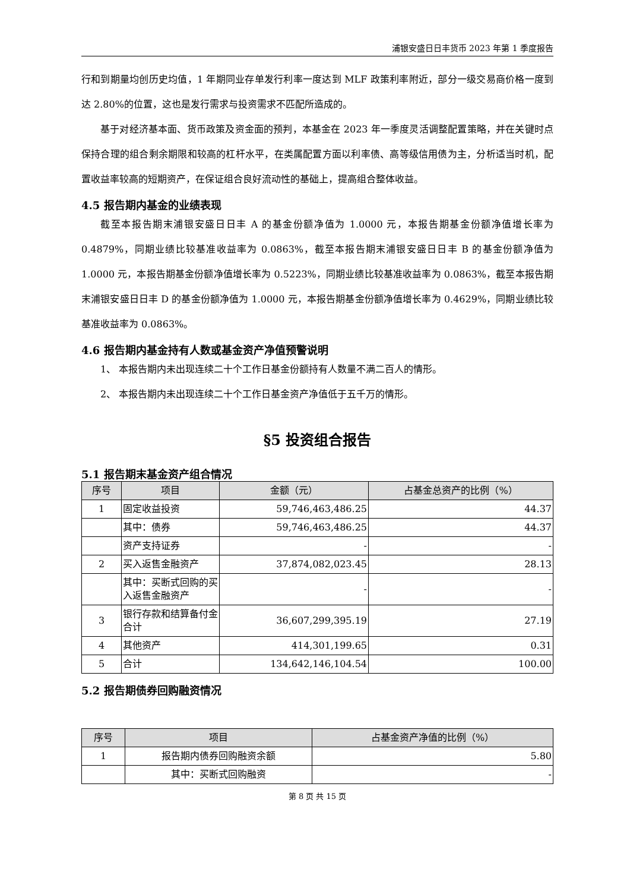浦银安盛日日丰货币 2023 年第 1 季度报告
行和到期量均创历史均值，1 年期同业存单发行利率一度达到 MLF 政策利率附近，部分一级交易商价格一度到达 2.80%的位置，这也是发行需求与投资需求不匹配所造成的。
基于对经济基本面、货币政策及资金面的预判，本基金在 2023 年一季度灵活调整配置策略，并在关键时点保持合理的组合剩余期限和较高的杠杆水平，在类属配置方面以利率债、高等级信用债为主，分析适当时机，配置收益率较高的短期资产，在保证组合良好流动性的基础上，提高组合整体收益。
4.5 报告期内基金的业绩表现
截至本报告期末浦银安盛日日丰 A 的基金份额净值为 1.0000 元，本报告期基金份额净值增长率为 0.4879%，同期业绩比较基准收益率为 0.0863%，截至本报告期末浦银安盛日日丰 B 的基金份额净值为 1.0000 元，本报告期基金份额净值增长率为 0.5223%，同期业绩比较基准收益率为 0.0863%，截至本报告期末浦银安盛日日丰 D 的基金份额净值为 1.0000 元，本报告期基金份额净值增长率为 0.4629%，同期业绩比较基准收益率为 0.0863%。
4.6 报告期内基金持有人数或基金资产净值预警说明
1、 本报告期内未出现连续二十个工作日基金份额持有人数量不满二百人的情形。
2、 本报告期内未出现连续二十个工作日基金资产净值低于五千万的情形。
§5 投资组合报告
5.1 报告期末基金资产组合情况
| 序号 | 项目 | 金额（元） | 占基金总资产的比例（%） |
| --- | --- | --- | --- |
| 1 | 固定收益投资 | 59,746,463,486.25 | 44.37 |
| | 其中：债券 | 59,746,463,486.25 | 44.37 |
| | 资产支持证券 | - | - |
| 2 | 买入返售金融资产 | 37,874,082,023.45 | 28.13 |
| | 其中：买断式回购的买入返售金融资产 | - | - |
| 3 | 银行存款和结算备付金合计 | 36,607,299,395.19 | 27.19 |
| 4 | 其他资产 | 414,301,199.65 | 0.31 |
| 5 | 合计 | 134,642,146,104.54 | 100.00 |
5.2 报告期债券回购融资情况
| 序号 | 项目 | 占基金资产净值的比例（%） |
| --- | --- | --- |
| 1 | 报告期内债券回购融资余额 | 5.80 |
| | 其中：买断式回购融资 | - |
第 8 页 共 15 页